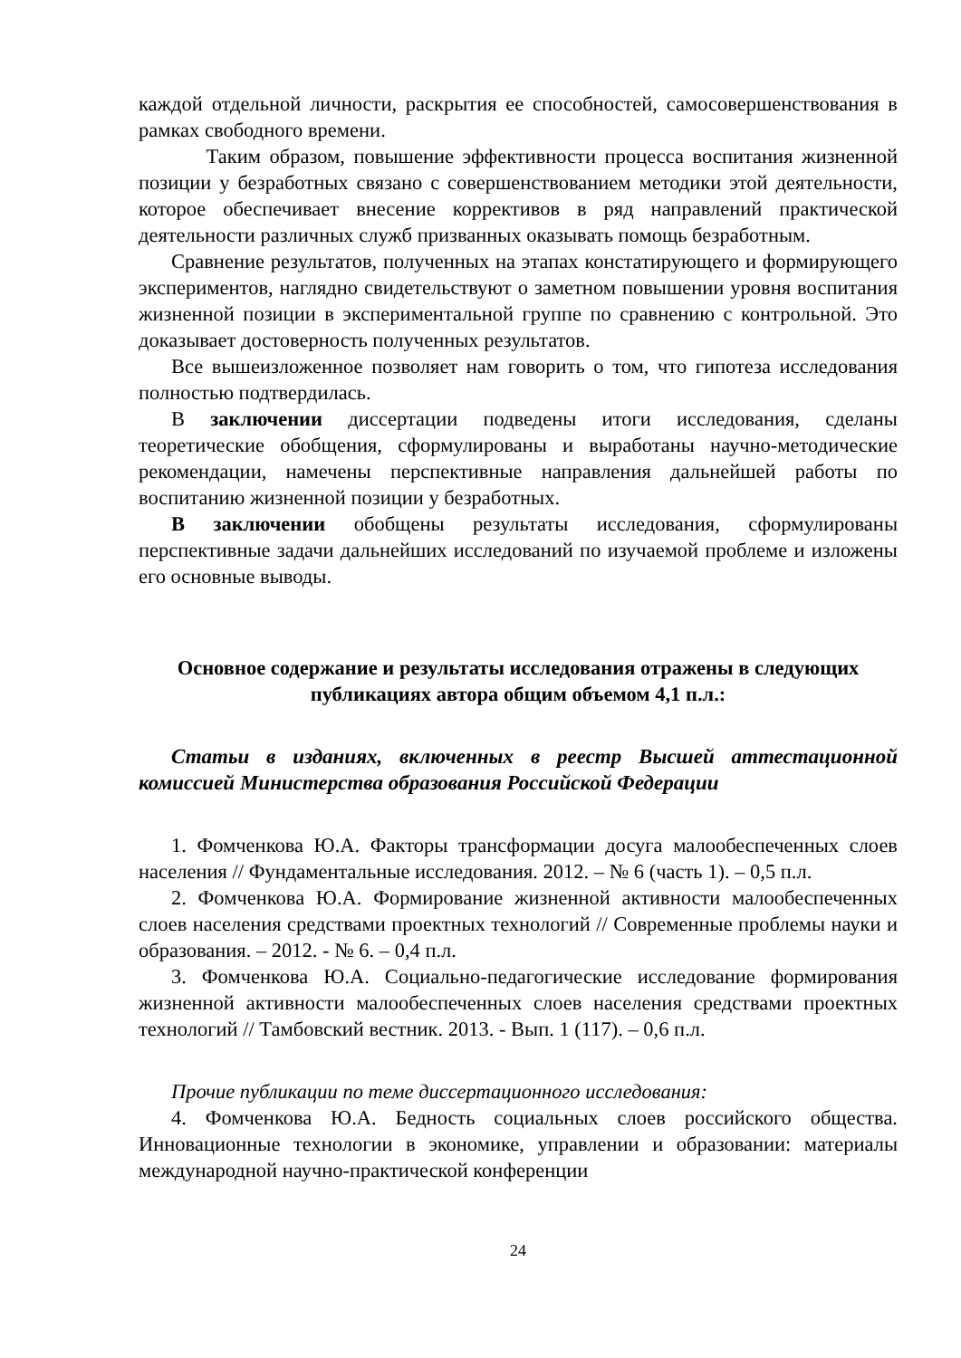каждой отдельной личности, раскрытия ее способностей, самосовершенствования в рамках свободного времени.
Таким образом, повышение эффективности процесса воспитания жизненной позиции у безработных связано с совершенствованием методики этой деятельности, которое обеспечивает внесение коррективов в ряд направлений практической деятельности различных служб призванных оказывать помощь безработным.
Сравнение результатов, полученных на этапах констатирующего и формирующего экспериментов, наглядно свидетельствуют о заметном повышении уровня воспитания жизненной позиции в экспериментальной группе по сравнению с контрольной. Это доказывает достоверность полученных результатов.
Все вышеизложенное позволяет нам говорить о том, что гипотеза исследования полностью подтвердилась.
В заключении диссертации подведены итоги исследования, сделаны теоретические обобщения, сформулированы и выработаны научно-методические рекомендации, намечены перспективные направления дальнейшей работы по воспитанию жизненной позиции у безработных.
В заключении обобщены результаты исследования, сформулированы перспективные задачи дальнейших исследований по изучаемой проблеме и изложены его основные выводы.
Основное содержание и результаты исследования отражены в следующих публикациях автора общим объемом 4,1 п.л.:
Статьи в изданиях, включенных в реестр Высшей аттестационной комиссией Министерства образования Российской Федерации
1. Фомченкова Ю.А. Факторы трансформации досуга малообеспеченных слоев населения // Фундаментальные исследования. 2012. – № 6 (часть 1). – 0,5 п.л.
2. Фомченкова Ю.А. Формирование жизненной активности малообеспеченных слоев населения средствами проектных технологий // Современные проблемы науки и образования. – 2012. - № 6. – 0,4 п.л.
3. Фомченкова Ю.А. Социально-педагогические исследование формирования жизненной активности малообеспеченных слоев населения средствами проектных технологий // Тамбовский вестник. 2013. - Вып. 1 (117). – 0,6 п.л.
Прочие публикации по теме диссертационного исследования:
4. Фомченкова Ю.А. Бедность социальных слоев российского общества. Инновационные технологии в экономике, управлении и образовании: материалы международной научно-практической конференции
24